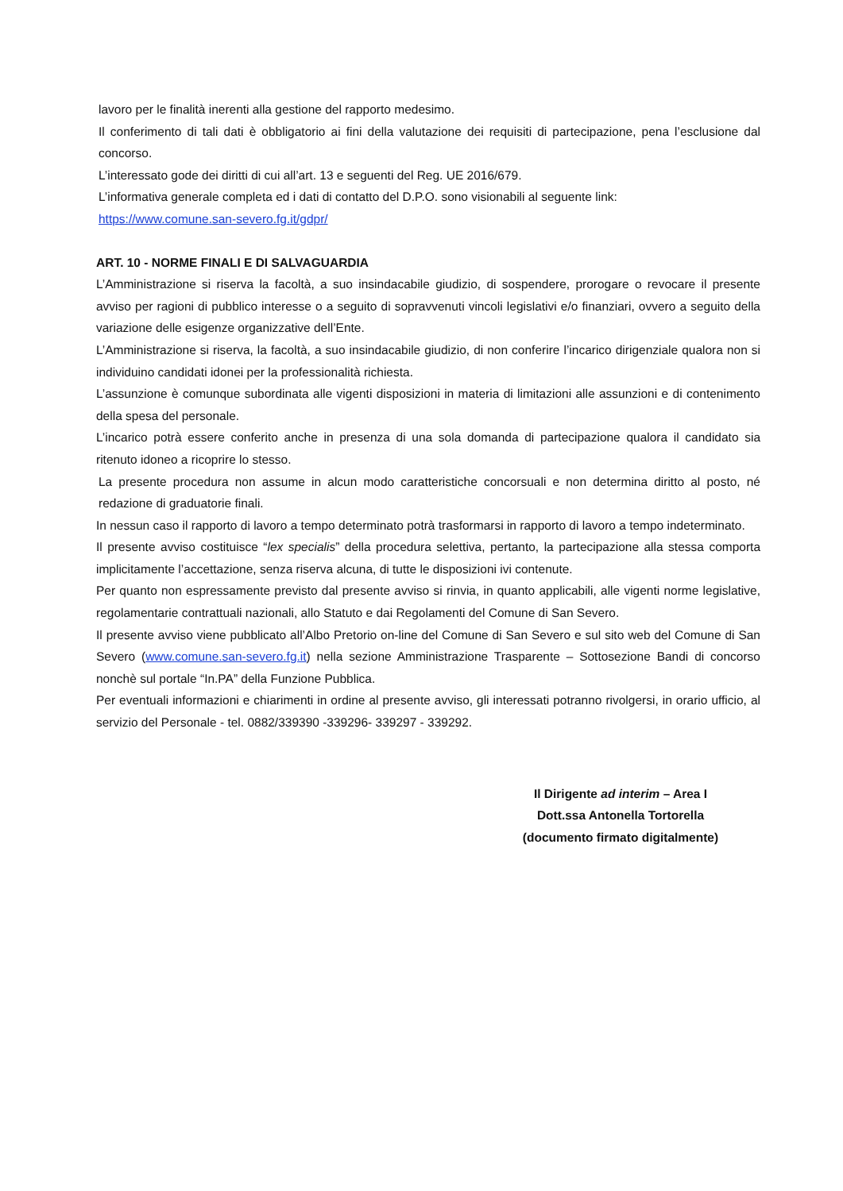lavoro per le finalità inerenti alla gestione del rapporto medesimo.
Il conferimento di tali dati è obbligatorio ai fini della valutazione dei requisiti di partecipazione, pena l’esclusione dal concorso.
L’interessato gode dei diritti di cui all’art. 13 e seguenti del Reg. UE 2016/679.
L’informativa generale completa ed i dati di contatto del D.P.O. sono visionabili al seguente link:
https://www.comune.san-severo.fg.it/gdpr/
ART. 10 - NORME FINALI E DI SALVAGUARDIA
L’Amministrazione si riserva la facoltà, a suo insindacabile giudizio, di sospendere, prorogare o revocare il presente avviso per ragioni di pubblico interesse o a seguito di sopravvenuti vincoli legislativi e/o finanziari, ovvero a seguito della variazione delle esigenze organizzative dell’Ente.
L’Amministrazione si riserva, la facoltà, a suo insindacabile giudizio, di non conferire l’incarico dirigenziale qualora non si individuino candidati idonei per la professionalità richiesta.
L’assunzione è comunque subordinata alle vigenti disposizioni in materia di limitazioni alle assunzioni e di contenimento della spesa del personale.
L’incarico potrà essere conferito anche in presenza di una sola domanda di partecipazione qualora il candidato sia ritenuto idoneo a ricoprire lo stesso.
La presente procedura non assume in alcun modo caratteristiche concorsuali e non determina diritto al posto, né redazione di graduatorie finali.
In nessun caso il rapporto di lavoro a tempo determinato potrà trasformarsi in rapporto di lavoro a tempo indeterminato.
Il presente avviso costituisce “lex specialis” della procedura selettiva, pertanto, la partecipazione alla stessa comporta implicitamente l’accettazione, senza riserva alcuna, di tutte le disposizioni ivi contenute.
Per quanto non espressamente previsto dal presente avviso si rinvia, in quanto applicabili, alle vigenti norme legislative, regolamentarie contrattuali nazionali, allo Statuto e dai Regolamenti del Comune di San Severo.
Il presente avviso viene pubblicato all’Albo Pretorio on-line del Comune di San Severo e sul sito web del Comune di San Severo (www.comune.san-severo.fg.it) nella sezione Amministrazione Trasparente – Sottosezione Bandi di concorso nonchè sul portale “In.PA” della Funzione Pubblica.
Per eventuali informazioni e chiarimenti in ordine al presente avviso, gli interessati potranno rivolgersi, in orario ufficio, al servizio del Personale - tel. 0882/339390 -339296- 339297 - 339292.
Il Dirigente ad interim – Area I
Dott.ssa Antonella Tortorella
(documento firmato digitalmente)